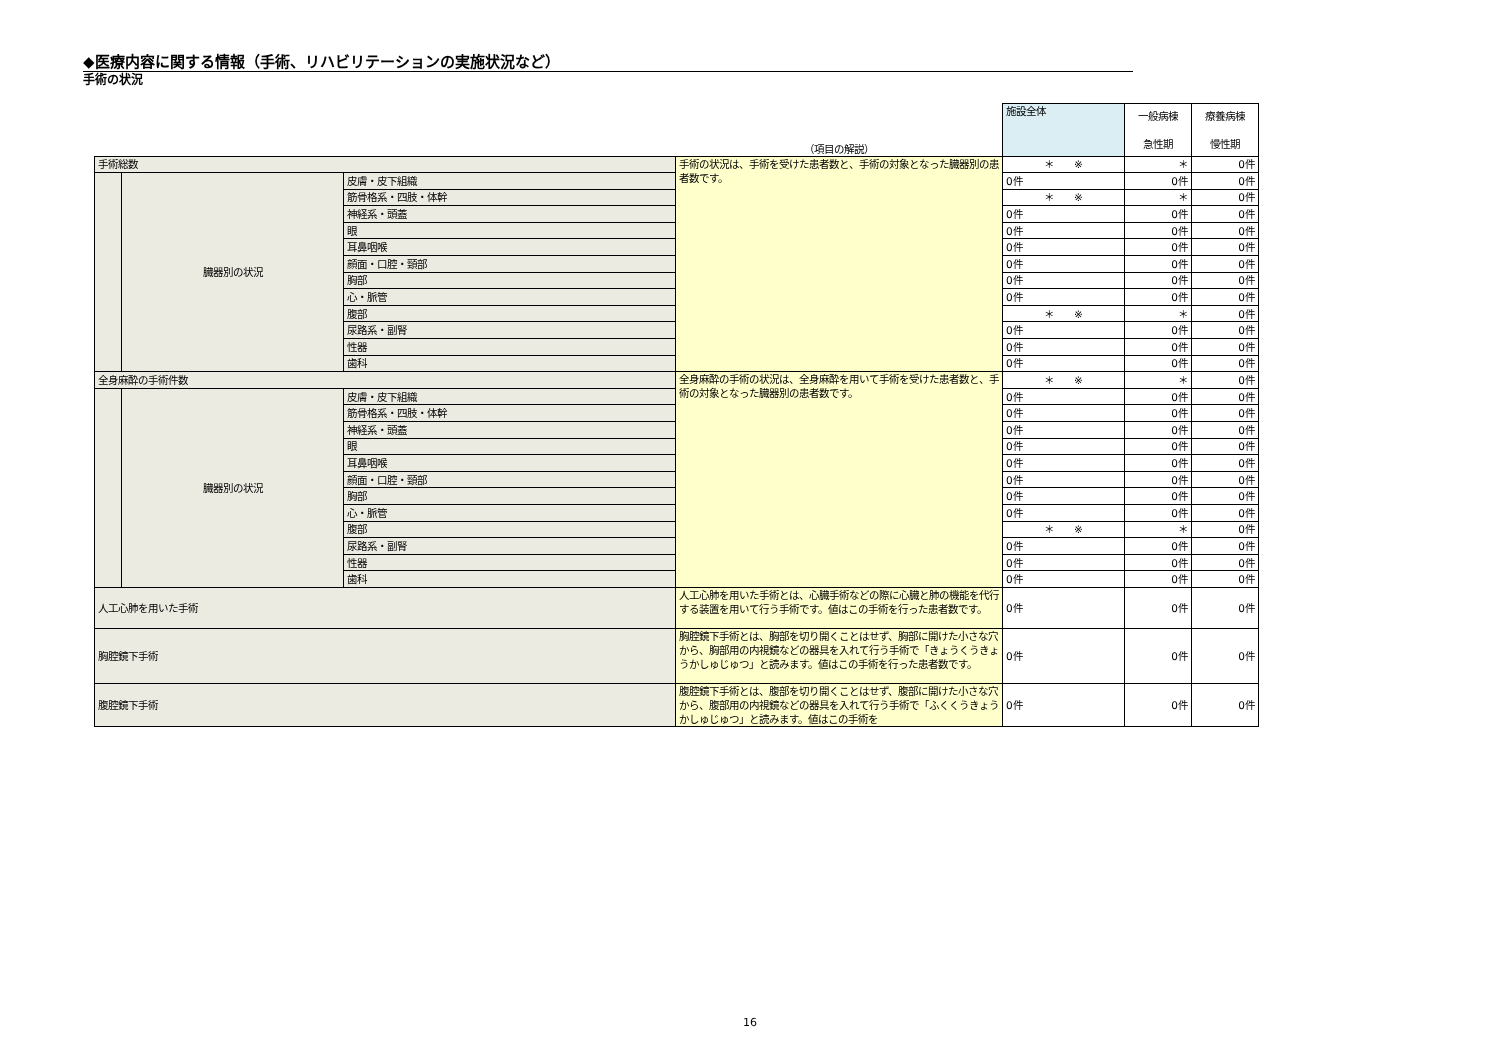◆医療内容に関する情報（手術、リハビリテーションの実施状況など）
手術の状況
| | | | （項目の解説） | 施設全体 | 一般病棟 急性期 | 療養病棟 慢性期 |
| --- | --- | --- | --- | --- | --- | --- |
| 手術総数 | | | 手術の状況は、手術を受けた患者数と、手術の対象となった臓器別の患者数です。 | ＊ ※ | ＊ | 0件 |
| | 臓器別の状況 | 皮膚・皮下組織 | | 0件 | 0件 | 0件 |
| | | 筋骨格系・四肢・体幹 | | ＊ ※ | ＊ | 0件 |
| | | 神経系・頭蓋 | | 0件 | 0件 | 0件 |
| | | 眼 | | 0件 | 0件 | 0件 |
| | | 耳鼻咽喉 | | 0件 | 0件 | 0件 |
| | | 顔面・口腔・頸部 | | 0件 | 0件 | 0件 |
| | | 胸部 | | 0件 | 0件 | 0件 |
| | | 心・脈管 | | 0件 | 0件 | 0件 |
| | | 腹部 | | ＊ ※ | ＊ | 0件 |
| | | 尿路系・副腎 | | 0件 | 0件 | 0件 |
| | | 性器 | | 0件 | 0件 | 0件 |
| | | 歯科 | | 0件 | 0件 | 0件 |
| 全身麻酔の手術件数 | | | 全身麻酔の手術の状況は、全身麻酔を用いて手術を受けた患者数と、手術の対象となった臓器別の患者数です。 | ＊ ※ | ＊ | 0件 |
| | 臓器別の状況 | 皮膚・皮下組織 | | 0件 | 0件 | 0件 |
| | | 筋骨格系・四肢・体幹 | | 0件 | 0件 | 0件 |
| | | 神経系・頭蓋 | | 0件 | 0件 | 0件 |
| | | 眼 | | 0件 | 0件 | 0件 |
| | | 耳鼻咽喉 | | 0件 | 0件 | 0件 |
| | | 顔面・口腔・頸部 | | 0件 | 0件 | 0件 |
| | | 胸部 | | 0件 | 0件 | 0件 |
| | | 心・脈管 | | 0件 | 0件 | 0件 |
| | | 腹部 | | ＊ ※ | ＊ | 0件 |
| | | 尿路系・副腎 | | 0件 | 0件 | 0件 |
| | | 性器 | | 0件 | 0件 | 0件 |
| | | 歯科 | | 0件 | 0件 | 0件 |
| 人工心肺を用いた手術 | | | 人工心肺を用いた手術とは、心臓手術などの際に心臓と肺の機能を代行する装置を用いて行う手術です。値はこの手術を行った患者数です。 | 0件 | 0件 | 0件 |
| 胸腔鏡下手術 | | | 胸腔鏡下手術とは、胸部を切り開くことはせず、胸部に開けた小さな穴から、胸部用の内視鏡などの器具を入れて行う手術で「きょうくうきょうかしゅじゅつ」と読みます。値はこの手術を行った患者数です。 | 0件 | 0件 | 0件 |
| 腹腔鏡下手術 | | | 腹腔鏡下手術とは、腹部を切り開くことはせず、腹部に開けた小さな穴から、腹部用の内視鏡などの器具を入れて行う手術で「ふくくうきょう かしゅじゅつ」と読みます。値はこの手術を | 0件 | 0件 | 0件 |
16